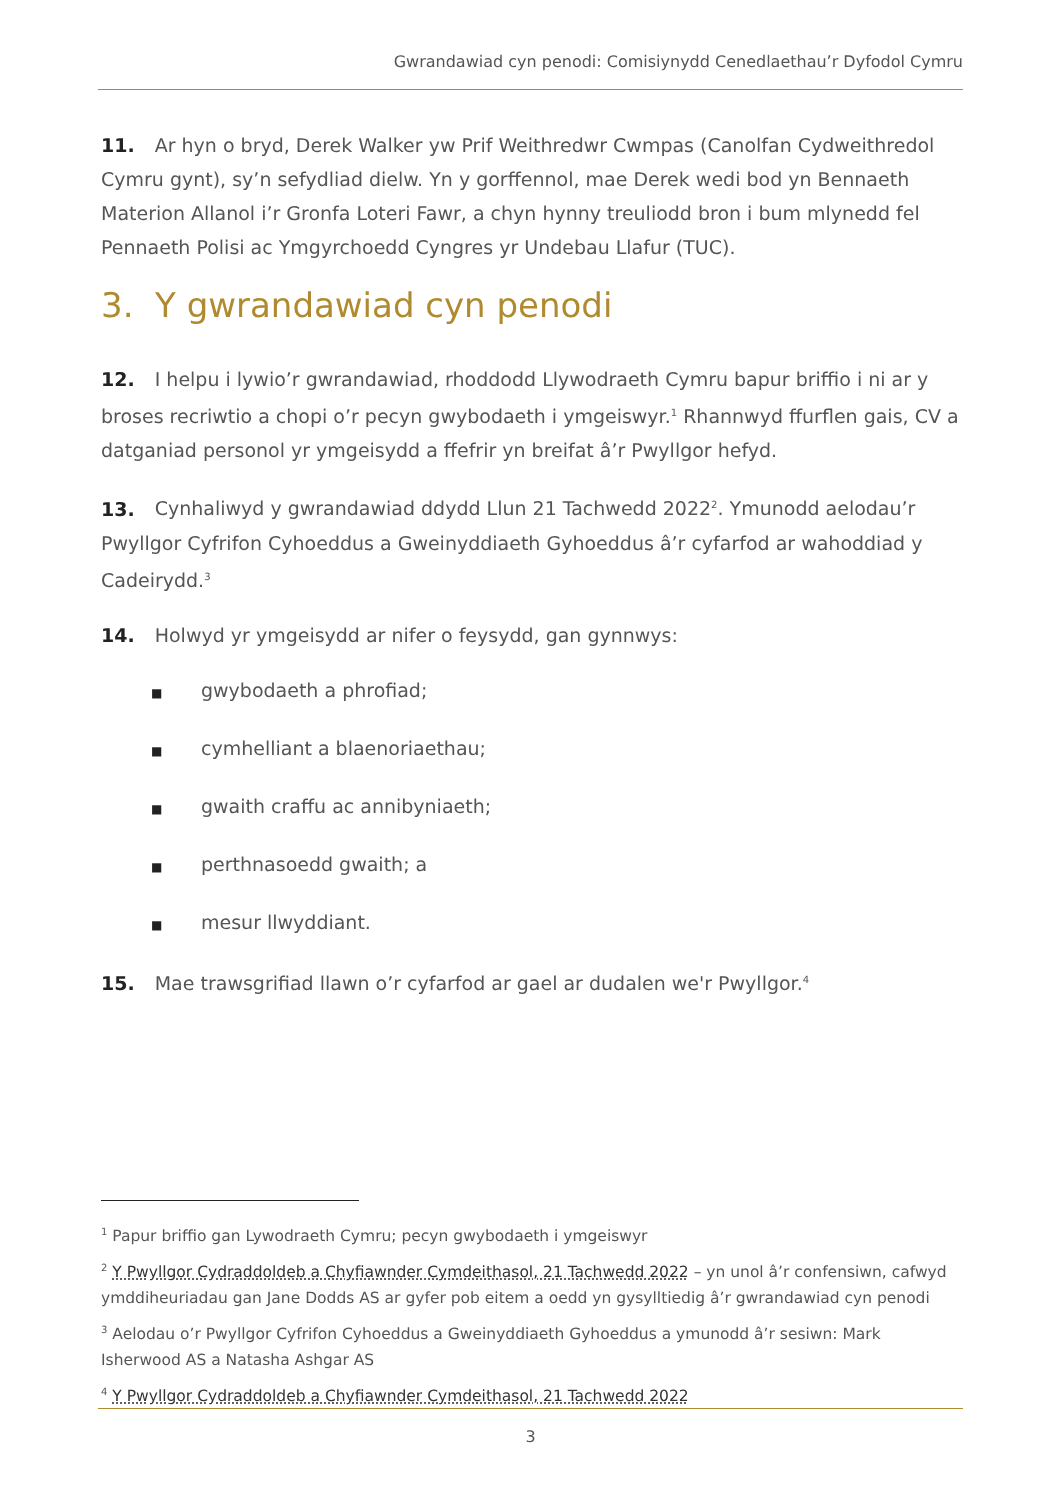Gwrandawiad cyn penodi: Comisiynydd Cenedlaethau’r Dyfodol Cymru
11. Ar hyn o bryd, Derek Walker yw Prif Weithredwr Cwmpas (Canolfan Cydweithredol Cymru gynt), sy’n sefydliad dielw. Yn y gorffennol, mae Derek wedi bod yn Bennaeth Materion Allanol i’r Gronfa Loteri Fawr, a chyn hynny treuliodd bron i bum mlynedd fel Pennaeth Polisi ac Ymgyrchoedd Cyngres yr Undebau Llafur (TUC).
3. Y gwrandawiad cyn penodi
12. I helpu i lywio’r gwrandawiad, rhoddodd Llywodraeth Cymru bapur briffio i ni ar y broses recriwtio a chopi o’r pecyn gwybodaeth i ymgeiswyr.<sup>1</sup> Rhannwyd ffurflen gais, CV a datganiad personol yr ymgeisydd a ffefrir yn breifat â’r Pwyllgor hefyd.
13. Cynhaliwyd y gwrandawiad ddydd Llun 21 Tachwedd 2022<sup>2</sup>. Ymunodd aelodau’r Pwyllgor Cyfrifon Cyhoeddus a Gweinyddiaeth Gyhoeddus â’r cyfarfod ar wahoddiad y Cadeirydd.<sup>3</sup>
14. Holwyd yr ymgeisydd ar nifer o feysydd, gan gynnwys:
■ gwybodaeth a phrofiad;
■ cymhelliant a blaenoriaethau;
■ gwaith craffu ac annibyniaeth;
■ perthnasoedd gwaith; a
■ mesur llwyddiant.
15. Mae trawsgrifiad llawn o’r cyfarfod ar gael ar dudalen we'r Pwyllgor.<sup>4</sup>
<sup>1</sup> Papur briffio gan Lywodraeth Cymru; pecyn gwybodaeth i ymgeiswyr
<sup>2</sup> Y Pwyllgor Cydraddoldeb a Chyfiawnder Cymdeithasol, 21 Tachwedd 2022 – yn unol â’r confensiwn, cafwyd ymddiheuriadau gan Jane Dodds AS ar gyfer pob eitem a oedd yn gysylltiedig â’r gwrandawiad cyn penodi
<sup>3</sup> Aelodau o’r Pwyllgor Cyfrifon Cyhoeddus a Gweinyddiaeth Gyhoeddus a ymunodd â’r sesiwn: Mark Isherwood AS a Natasha Ashgar AS
<sup>4</sup> Y Pwyllgor Cydraddoldeb a Chyfiawnder Cymdeithasol, 21 Tachwedd 2022
3